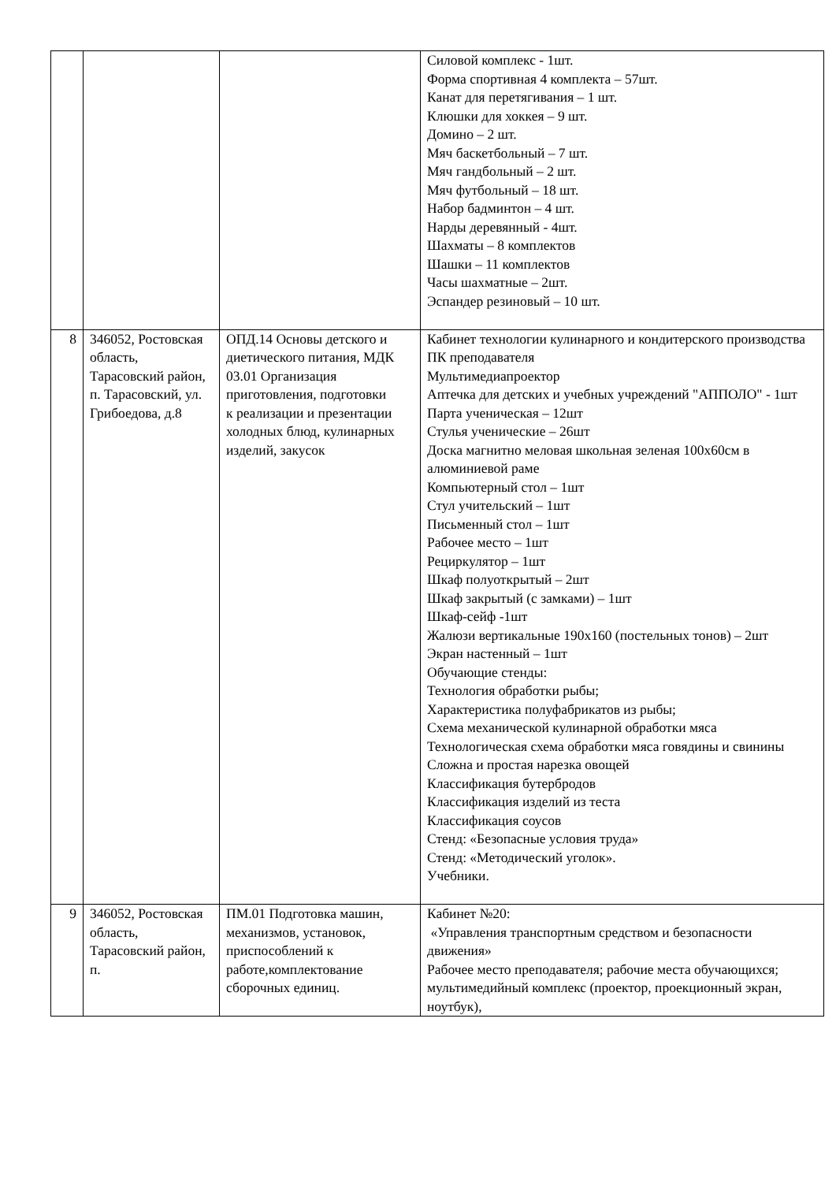| | | | Силовой комплекс - 1шт. Форма спортивная 4 комплекта – 57шт. Канат для перетягивания – 1 шт. Клюшки для хоккея – 9 шт. Домино – 2 шт. Мяч баскетбольный – 7 шт. Мяч гандбольный – 2 шт. Мяч футбольный – 18 шт. Набор бадминтон – 4 шт. Нарды деревянный - 4шт. Шахматы – 8 комплектов Шашки – 11 комплектов Часы шахматные – 2шт. Эспандер резиновый – 10 шт. |
| 8 | 346052, Ростовская область, Тарасовский район, п. Тарасовский, ул. Грибоедова, д.8 | ОПД.14 Основы детского и диетического питания, МДК 03.01 Организация приготовления, подготовки к реализации и презентации холодных блюд, кулинарных изделий, закусок | Кабинет технологии кулинарного и кондитерского производства ПК преподавателя Мультимедиапроектор Аптечка для детских и учебных учреждений "АППОЛО" - 1шт Парта ученическая – 12шт Стулья ученические – 26шт Доска магнитно меловая школьная зеленая 100х60см в алюминиевой раме Компьютерный стол – 1шт Стул учительский – 1шт Письменный стол – 1шт Рабочее место – 1шт Рециркулятор – 1шт Шкаф полуоткрытый – 2шт Шкаф закрытый (с замками) – 1шт Шкаф-сейф -1шт Жалюзи вертикальные 190х160 (постельных тонов) – 2шт Экран настенный – 1шт Обучающие стенды: Технология обработки рыбы; Характеристика полуфабрикатов из рыбы; Схема механической кулинарной обработки мяса Технологическая схема обработки мяса говядины и свинины Сложна и простая нарезка овощей Классификация бутербродов Классификация изделий из теста Классификация соусов Стенд: «Безопасные условия труда» Стенд: «Методический уголок». Учебники. |
| 9 | 346052, Ростовская область, Тарасовский район, п. | ПМ.01 Подготовка машин, механизмов, установок, приспособлений к работе,комплектование сборочных единиц. | Кабинет №20: «Управления транспортным средством и безопасности движения» Рабочее место преподавателя; рабочие места обучающихся; мультимедийный комплекс (проектор, проекционный экран, ноутбук), |